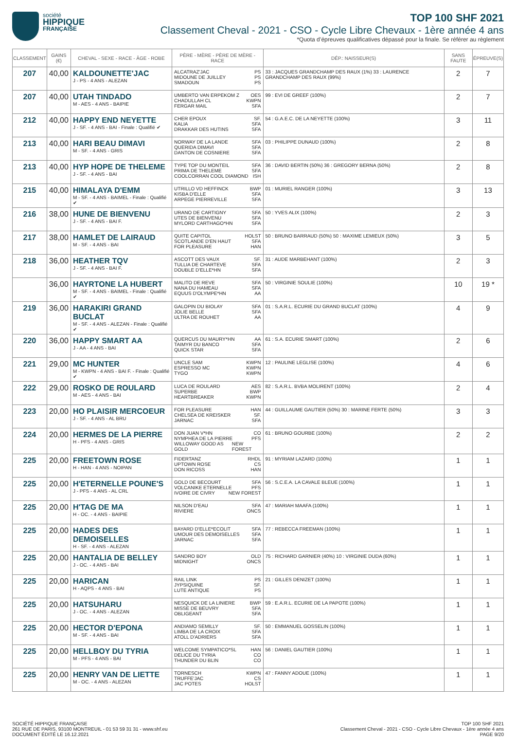société
HIPPIQUE
FRANÇAISE
TOP 100 SHF 2021
Classement Cheval - 2021 - CSO - Cycle Libre Chevaux - 1ère année 4 ans
*Quota d’épreuves qualificatives dépassé pour la finale. Se référer au règlement
| CLASSEMENT | GAINS (€) | CHEVAL - SEXE - RACE - ÂGE - ROBE | PÈRE - MÈRE - PÈRE DE MÈRE - RACE | DÉP.: NAISSEUR(S) | SANS FAUTE | ÉPREUVE(S) |
| --- | --- | --- | --- | --- | --- | --- |
| 207 | 40,00 | KALDOUNETTE'JAC J - PS - 4 ANS - ALEZAN | ALCATRAZ'JAC PS MIDOUNE DE JUILLEY PS SMADOUN PS | 33 : JACQUES GRANDCHAMP DES RAUX (1%) 33 : LAURENCE GRANDCHAMP DES RAUX (99%) | 2 | 7 |
| 207 | 40,00 | UTAH TINDADO M - AES - 4 ANS - BAIPIE | UMBERTO VAN ERPEKOM Z OES CHADULLAH CL KWPN FERGAR MAIL SFA | 99 : EVI DE GREEF (100%) | 2 | 7 |
| 212 | 40,00 | HAPPY END NEYETTE J - SF. - 4 ANS - BAI - Finale : Qualifié ✔ | CHER EPOUX SF. KALIA SFA DRAKKAR DES HUTINS SFA | 54 : G.A.E.C. DE LA NEYETTE (100%) | 3 | 11 |
| 213 | 40,00 | HARI BEAU DIMAVI M - SF. - 4 ANS - GRIS | NORWAY DE LA LANDE SFA QUERIDA DIMAVI SFA DANTON DE COSNIERE SFA | 03 : PHILIPPE DUNAUD (100%) | 2 | 8 |
| 213 | 40,00 | HYP HOPE DE THELEME J - SF. - 4 ANS - BAI | TYPE TOP DU MONTEIL SFA PRIMA DE THELEME SFA COOLCORRAN COOL DIAMOND ISH | 36 : DAVID BERTIN (50%) 36 : GREGORY BERNA (50%) | 2 | 8 |
| 215 | 40,00 | HIMALAYA D'EMM M - SF. - 4 ANS - BAIMEL - Finale : Qualifié ✔ | UTRILLO VD HEFFINCK BWP KISBA D'ELLE SFA ARPEGE PIERREVILLE SFA | 01 : MURIEL RANGER (100%) | 3 | 13 |
| 216 | 38,00 | HUNE DE BIENVENU J - SF. - 4 ANS - BAI F. | URANO DE CARTIGNY SFA UTES DE BIENVENU SFA MYLORD CARTHAGO*HN SFA | 50 : YVES ALIX (100%) | 2 | 3 |
| 217 | 38,00 | HAMLET DE LAIRAUD M - SF. - 4 ANS - BAI | QUITE CAPITOL HOLST SCOTLANDE D'EN HAUT SFA FOR PLEASURE HAN | 50 : BRUNO BARRAUD (50%) 50 : MAXIME LEMIEUX (50%) | 3 | 5 |
| 218 | 36,00 | HEATHER TQV J - SF. - 4 ANS - BAI F. | ASCOTT DES VAUX SF. TULLIA DE CHARTEVE SFA DOUBLE D'ELLE*HN SFA | 31 : AUDE MARBEHANT (100%) | 2 | 3 |
| | 36,00 | HAYRTONE LA HUBERT M - SF. - 4 ANS - BAIMEL - Finale : Qualifié ✔ | MALITO DE REVE SFA NANA DU HAMEAU SFA EQUUS D'OLYMPE*HN AA | 50 : VIRGINIE SOULIE (100%) | 10 | 19 * |
| 219 | 36,00 | HARAKIRI GRAND BUCLAT M - SF. - 4 ANS - ALEZAN - Finale : Qualifié ✔ | GALOPIN DU BIOLAY SFA JOLIE BELLE SFA ULTRA DE ROUHET AA | 01 : S.A.R.L. ECURIE DU GRAND BUCLAT (100%) | 4 | 9 |
| 220 | 36,00 | HAPPY SMART AA J - AA - 4 ANS - BAI | QUERCUS DU MAURY*HN AA TAIMYR DU BANCO SFA QUICK STAR SFA | 61 : S.A. ECURIE SMART (100%) | 2 | 6 |
| 221 | 29,00 | MC HUNTER M - KWPN - 4 ANS - BAI F. - Finale : Qualifié ✔ | UNCLE SAM KWPN ESPRESSO MC KWPN TYGO KWPN | 12 : PAULINE LEGLISE (100%) | 4 | 6 |
| 222 | 29,00 | ROSKO DE ROULARD M - AES - 4 ANS - BAI | LUCA DE ROULARD AES SUPERBE BWP HEARTBREAKER KWPN | 82 : S.A.R.L. BVBA MOLIRENT (100%) | 2 | 4 |
| 223 | 20,00 | HO PLAISIR MERCOEUR J - SF. - 4 ANS - AL BRU | FOR PLEASURE HAN CHELSEA DE KREISKER SF. JARNAC SFA | 44 : GUILLAUME GAUTIER (50%) 30 : MARINE FERTE (50%) | 3 | 3 |
| 224 | 20,00 | HERMES DE LA PIERRE H - PFS - 4 ANS - GRIS | DON JUAN V*HN CO NYMPHEA DE LA PIERRE PFS WILLOWAY GOOD AS GOLD NEW FOREST | 61 : BRUNO GOURBE (100%) | 2 | 2 |
| 225 | 20,00 | FREETOWN ROSE H - HAN - 4 ANS - NOIPAN | FIDERTANZ RHDL UPTOWN ROSE CS DON RICOSS HAN | 91 : MYRIAM LAZARD (100%) | 1 | 1 |
| 225 | 20,00 | H'ETERNELLE POUNE'S J - PFS - 4 ANS - AL CRL | GOLD DE BECOURT SFA VOLCANIKE ETERNELLE PFS IVOIRE DE CIVRY NEW FOREST | 56 : S.C.E.A. LA CAVALE BLEUE (100%) | 1 | 1 |
| 225 | 20,00 | H'TAG DE MA H - OC. - 4 ANS - BAIPIE | NILSON D'EAU SFA RIVIERE ONCS | 47 : MARIAH MAAFA (100%) | 1 | 1 |
| 225 | 20,00 | HADES DES DEMOISELLES H - SF. - 4 ANS - ALEZAN | BAYARD D'ELLE*ECOLIT SFA UMOUR DES DEMOISELLES SFA JARNAC SFA | 77 : REBECCA FREEMAN (100%) | 1 | 1 |
| 225 | 20,00 | HANTALIA DE BELLEY J - OC. - 4 ANS - BAI | SANDRO BOY OLD MIDNIGHT ONCS | 75 : RICHARD GARNIER (40%) 10 : VIRGINIE DUDA (60%) | 1 | 1 |
| 225 | 20,00 | HARICAN H - AQPS - 4 ANS - BAI | RAIL LINK PS JYPSIQUINE SF. LUTE ANTIQUE PS | 21 : GILLES DENIZET (100%) | 1 | 1 |
| 225 | 20,00 | HATSUHARU J - OC. - 4 ANS - ALEZAN | NESQUICK DE LA LINIERE BWP MISSE DE BEUVRY SFA OBLIGEANT SFA | 59 : E.A.R.L. ECURIE DE LA PAPOTE (100%) | 1 | 1 |
| 225 | 20,00 | HECTOR D'EPONA M - SF. - 4 ANS - BAI | ANDIAMO SEMILLY SF. LIMBA DE LA CROIX SFA ATOLL D'ADRIERS SFA | 50 : EMMANUEL GOSSELIN (100%) | 1 | 1 |
| 225 | 20,00 | HELLBOY DU TYRIA M - PFS - 4 ANS - BAI | WELCOME SYMPATICO*SL HAN DELICE DU TYRIA CO THUNDER DU BLIN CO | 56 : DANIEL GAUTIER (100%) | 1 | 1 |
| 225 | 20,00 | HENRY VAN DE LIETTE M - OC. - 4 ANS - ALEZAN | TORNESCH KWPN TRUFFE'JAC CS JAC POTES HOLST | 47 : FANNY ADOUE (100%) | 1 | 1 |
SOCIÉTÉ HIPPIQUE FRANÇAISE
261 RUE DE PARIS, 93100 MONTREUIL - 01 53 59 31 31 - www.shf.eu
DOCUMENT ÉDITÉ LE 16.12.2021
TOP 100 SHF 2021
Classement Cheval - 2021 - CSO - Cycle Libre Chevaux - 1ère année 4 ans
PAGE 9/20